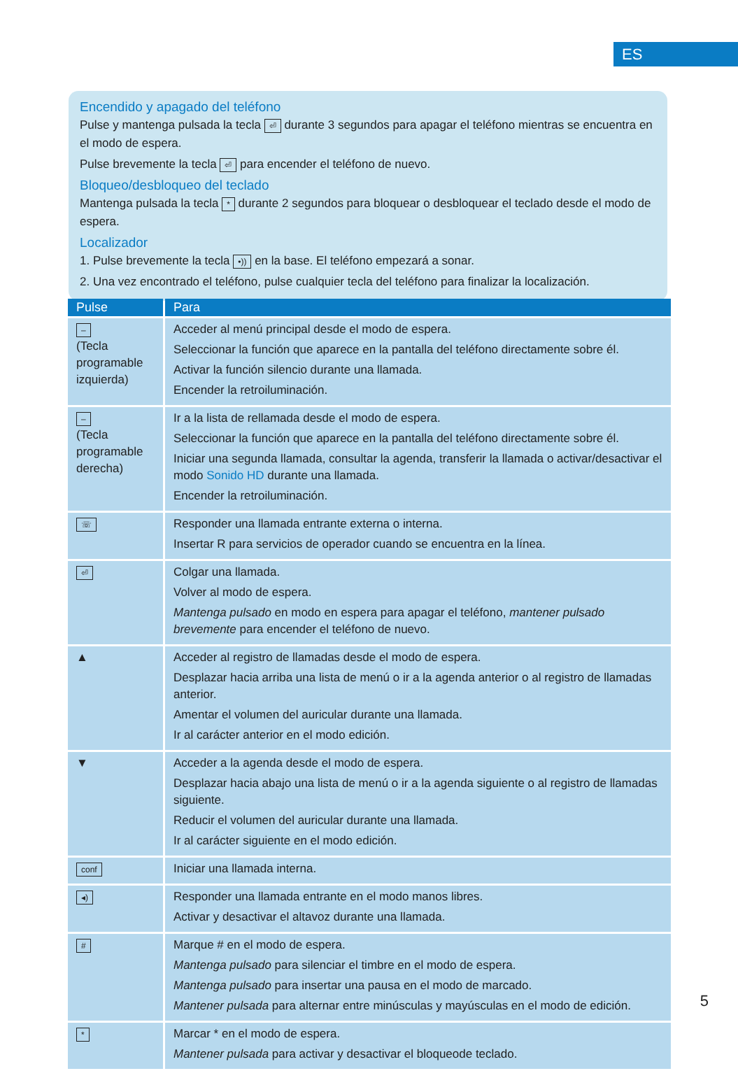ES
Encendido y apagado del teléfono
Pulse y mantenga pulsada la tecla ⏎ durante 3 segundos para apagar el teléfono mientras se encuentra en el modo de espera.
Pulse brevemente la tecla ⏎ para encender el teléfono de nuevo.
Bloqueo/desbloqueo del teclado
Mantenga pulsada la tecla * durante 2 segundos para bloquear o desbloquear el teclado desde el modo de espera.
Localizador
1. Pulse brevemente la tecla •)) en la base. El teléfono empezará a sonar.
2. Una vez encontrado el teléfono, pulse cualquier tecla del teléfono para finalizar la localización.
| Pulse | Para |
| --- | --- |
| – (Tecla programable izquierda) | Acceder al menú principal desde el modo de espera. Seleccionar la función que aparece en la pantalla del teléfono directamente sobre él. Activar la función silencio durante una llamada. Encender la retroiluminación. |
| – (Tecla programable derecha) | Ir a la lista de rellamada desde el modo de espera. Seleccionar la función que aparece en la pantalla del teléfono directamente sobre él. Iniciar una segunda llamada, consultar la agenda, transferir la llamada o activar/desactivar el modo Sonido HD durante una llamada. Encender la retroiluminación. |
| ☏ | Responder una llamada entrante externa o interna. Insertar R para servicios de operador cuando se encuentra en la línea. |
| ⏎ | Colgar una llamada. Volver al modo de espera. Mantenga pulsado en modo en espera para apagar el teléfono, mantener pulsado brevemente para encender el teléfono de nuevo. |
| ▲ | Acceder al registro de llamadas desde el modo de espera. Desplazar hacia arriba una lista de menú o ir a la agenda anterior o al registro de llamadas anterior. Amentar el volumen del auricular durante una llamada. Ir al carácter anterior en el modo edición. |
| ▼ | Acceder a la agenda desde el modo de espera. Desplazar hacia abajo una lista de menú o ir a la agenda siguiente o al registro de llamadas siguiente. Reducir el volumen del auricular durante una llamada. Ir al carácter siguiente en el modo edición. |
| conf | Iniciar una llamada interna. |
| ◂) | Responder una llamada entrante en el modo manos libres. Activar y desactivar el altavoz durante una llamada. |
| # | Marque # en el modo de espera. Mantenga pulsado para silenciar el timbre en el modo de espera. Mantenga pulsado para insertar una pausa en el modo de marcado. Mantener pulsada para alternar entre minúsculas y mayúsculas en el modo de edición. |
| * | Marcar * en el modo de espera. Mantener pulsada para activar y desactivar el bloqueode teclado. |
5